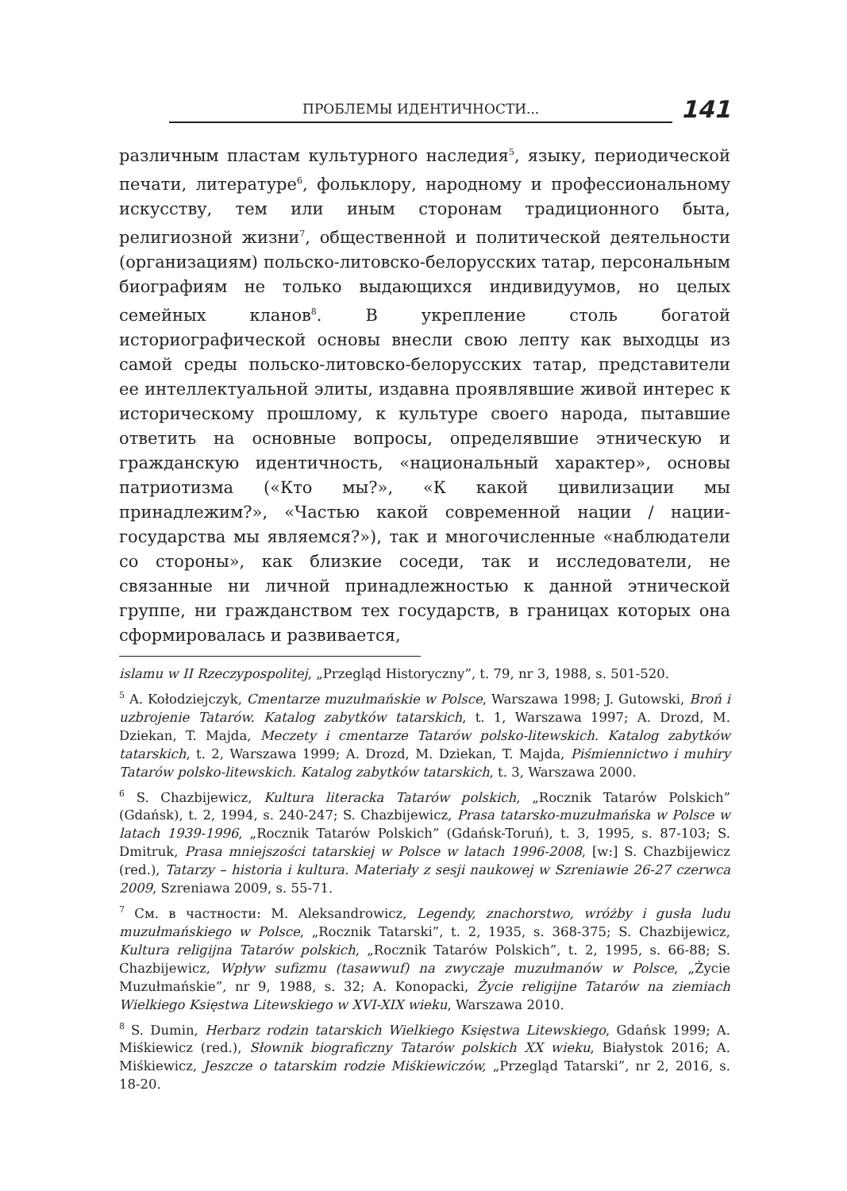ПРОБЛЕМЫ ИДЕНТИЧНОСТИ...
141
различным пластам культурного наследия<sup>5</sup>, языку, периодической печати, литературе<sup>6</sup>, фольклору, народному и профессиональному искусству, тем или иным сторонам традиционного быта, религиозной жизни<sup>7</sup>, общественной и политической деятельности (организациям) польско-литовско-белорусских татар, персональным биографиям не только выдающихся индивидуумов, но целых семейных кланов<sup>8</sup>. В укрепление столь богатой историографической основы внесли свою лепту как выходцы из самой среды польско-литовско-белорусских татар, представители ее интеллектуальной элиты, издавна проявлявшие живой интерес к историческому прошлому, к культуре своего народа, пытавшие ответить на основные вопросы, определявшие этническую и гражданскую идентичность, «национальный характер», основы патриотизма («Кто мы?», «К какой цивилизации мы принадлежим?», «Частью какой современной нации / нации-государства мы являемся?»), так и многочисленные «наблюдатели со стороны», как близкие соседи, так и исследователи, не связанные ни личной принадлежностью к данной этнической группе, ни гражданством тех государств, в границах которых она сформировалась и развивается,
islamu w II Rzeczypospolitej, „Przegląd Historyczny”, t. 79, nr 3, 1988, s. 501-520.
<sup>5</sup> A. Kołodziejczyk, Cmentarze muzułmańskie w Polsce, Warszawa 1998; J. Gutowski, Broń i uzbrojenie Tatarów. Katalog zabytków tatarskich, t. 1, Warszawa 1997; A. Drozd, M. Dziekan, T. Majda, Meczety i cmentarze Tatarów polsko-litewskich. Katalog zabytków tatarskich, t. 2, Warszawa 1999; A. Drozd, M. Dziekan, T. Majda, Piśmiennictwo i muhiry Tatarów polsko-litewskich. Katalog zabytków tatarskich, t. 3, Warszawa 2000.
<sup>6</sup> S. Chazbijewicz, Kultura literacka Tatarów polskich, „Rocznik Tatarów Polskich” (Gdańsk), t. 2, 1994, s. 240-247; S. Chazbijewicz, Prasa tatarsko-muzułmańska w Polsce w latach 1939-1996, „Rocznik Tatarów Polskich” (Gdańsk-Toruń), t. 3, 1995, s. 87-103; S. Dmitruk, Prasa mniejszości tatarskiej w Polsce w latach 1996-2008, [w:] S. Chazbijewicz (red.), Tatarzy – historia i kultura. Materiały z sesji naukowej w Szreniawie 26-27 czerwca 2009, Szreniawa 2009, s. 55-71.
<sup>7</sup> См. в частности: M. Aleksandrowicz, Legendy, znachorstwo, wróżby i gusła ludu muzułmańskiego w Polsce, „Rocznik Tatarski”, t. 2, 1935, s. 368-375; S. Chazbijewicz, Kultura religijna Tatarów polskich, „Rocznik Tatarów Polskich”, t. 2, 1995, s. 66-88; S. Chazbijewicz, Wpływ sufizmu (tasawwuf) na zwyczaje muzułmanów w Polsce, „Życie Muzułmańskie”, nr 9, 1988, s. 32; A. Konopacki, Życie religijne Tatarów na ziemiach Wielkiego Księstwa Litewskiego w XVI-XIX wieku, Warszawa 2010.
<sup>8</sup> S. Dumin, Herbarz rodzin tatarskich Wielkiego Księstwa Litewskiego, Gdańsk 1999; A. Miśkiewicz (red.), Słownik biograficzny Tatarów polskich XX wieku, Białystok 2016; A. Miśkiewicz, Jeszcze o tatarskim rodzie Miśkiewiczów, „Przegląd Tatarski”, nr 2, 2016, s. 18-20.